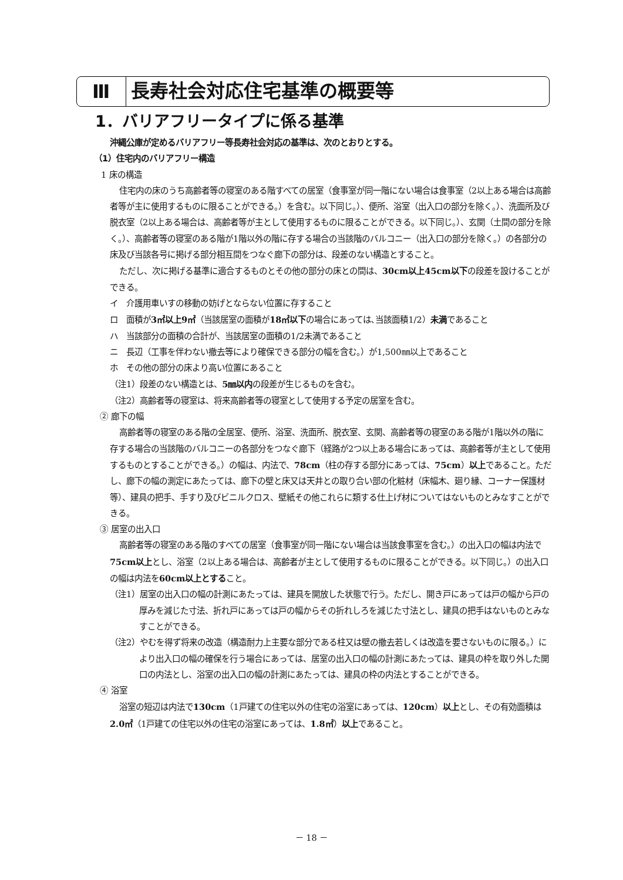Ⅲ 長寿社会対応住宅基準の概要等
1．バリアフリータイプに係る基準
沖縄公庫が定めるバリアフリー等長寿社会対応の基準は、次のとおりとする。
（1）住宅内のバリアフリー構造
1 床の構造
住宅内の床のうち高齢者等の寝室のある階すべての居室（食事室が同一階にない場合は食事室（2以上ある場合は高齢者等が主に使用するものに限ることができる。）を含む。以下同じ。）、便所、浴室（出入口の部分を除く。）、洗面所及び脱衣室（2以上ある場合は、高齢者等が主として使用するものに限ることができる。以下同じ。）、玄関（土間の部分を除く。）、高齢者等の寝室のある階が1階以外の階に存する場合の当該階のバルコニー（出入口の部分を除く。）の各部分の床及び当該各号に掲げる部分相互間をつなぐ廊下の部分は、段差のない構造とすること。
ただし、次に掲げる基準に適合するものとその他の部分の床との間は、30cm以上45cm以下の段差を設けることができる。
イ　介護用車いすの移動の妨げとならない位置に存すること
ロ　面積が3㎡以上9㎡（当該居室の面積が18㎡以下の場合にあっては､当該面積1/2）未満であること
ハ　当該部分の面積の合計が、当該居室の面積の1/2未満であること
ニ　長辺（工事を伴わない撤去等により確保できる部分の幅を含む。）が1,500㎜以上であること
ホ　その他の部分の床より高い位置にあること
（注1）段差のない構造とは、5㎜以内の段差が生じるものを含む。
（注2）高齢者等の寝室は、将来高齢者等の寝室として使用する予定の居室を含む。
② 廊下の幅
高齢者等の寝室のある階の全居室、便所、浴室、洗面所、脱衣室、玄関、高齢者等の寝室のある階が1階以外の階に存する場合の当該階のバルコニーの各部分をつなぐ廊下（経路が2つ以上ある場合にあっては、高齢者等が主として使用するものとすることができる。）の幅は、内法で、78cm（柱の存する部分にあっては、75cm）以上であること。ただし、廊下の幅の測定にあたっては、廊下の壁と床又は天井との取り合い部の化粧材（床幅木、廻り縁、コーナー保護材等）、建具の把手、手すり及びビニルクロス、壁紙その他これらに類する仕上げ材についてはないものとみなすことができる。
③ 居室の出入口
高齢者等の寝室のある階のすべての居室（食事室が同一階にない場合は当該食事室を含む。）の出入口の幅は内法で75cm以上とし、浴室（2以上ある場合は、高齢者が主として使用するものに限ることができる。以下同じ。）の出入口の幅は内法を60cm以上とすること。
（注1）居室の出入口の幅の計測にあたっては、建具を開放した状態で行う。ただし、開き戸にあっては戸の幅から戸の厚みを減じた寸法、折れ戸にあっては戸の幅からその折れしろを減じた寸法とし、建具の把手はないものとみなすことができる。
（注2）やむを得ず将来の改造（構造耐力上主要な部分である柱又は壁の撤去若しくは改造を要さないものに限る。）により出入口の幅の確保を行う場合にあっては、居室の出入口の幅の計測にあたっては、建具の枠を取り外した開口の内法とし、浴室の出入口の幅の計測にあたっては、建具の枠の内法とすることができる。
④ 浴室
浴室の短辺は内法で130cm（1戸建ての住宅以外の住宅の浴室にあっては、120cm）以上とし、その有効面積は2.0㎡（1戸建ての住宅以外の住宅の浴室にあっては、1.8㎡）以上であること。
－ 18 －